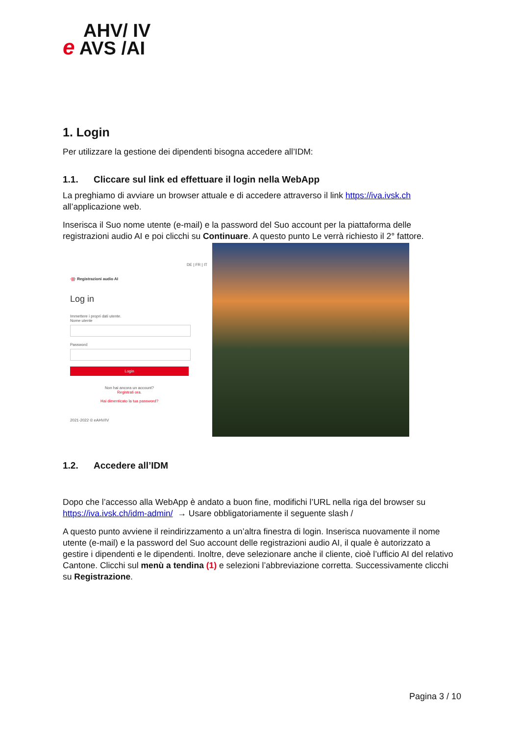AHV/ IV
e AVS /AI
1. Login
Per utilizzare la gestione dei dipendenti bisogna accedere all’IDM:
1.1. Cliccare sul link ed effettuare il login nella WebApp
La preghiamo di avviare un browser attuale e di accedere attraverso il link https://iva.ivsk.ch all’applicazione web.
Inserisca il Suo nome utente (e-mail) e la password del Suo account per la piattaforma delle registrazioni audio AI e poi clicchi su Continuare. A questo punto Le verrà richiesto il 2° fattore.
DE | FR | IT
·|||· Registrazioni audio AI
Log in
Immettere i propri dati utente.
Nome utente
Password
Login
Non hai ancora un account?
Registrati ora.
Hai dimenticato la tua password?
2021-2022 © eAHV/IV
1.2. Accedere all’IDM
Dopo che l’accesso alla WebApp è andato a buon fine, modifichi l’URL nella riga del browser su https://iva.ivsk.ch/idm-admin/ → Usare obbligatoriamente il seguente slash /
A questo punto avviene il reindirizzamento a un’altra finestra di login. Inserisca nuovamente il nome utente (e-mail) e la password del Suo account delle registrazioni audio AI, il quale è autorizzato a gestire i dipendenti e le dipendenti. Inoltre, deve selezionare anche il cliente, cioè l’ufficio AI del relativo Cantone. Clicchi sul menù a tendina (1) e selezioni l’abbreviazione corretta. Successivamente clicchi su Registrazione.
Pagina 3 / 10